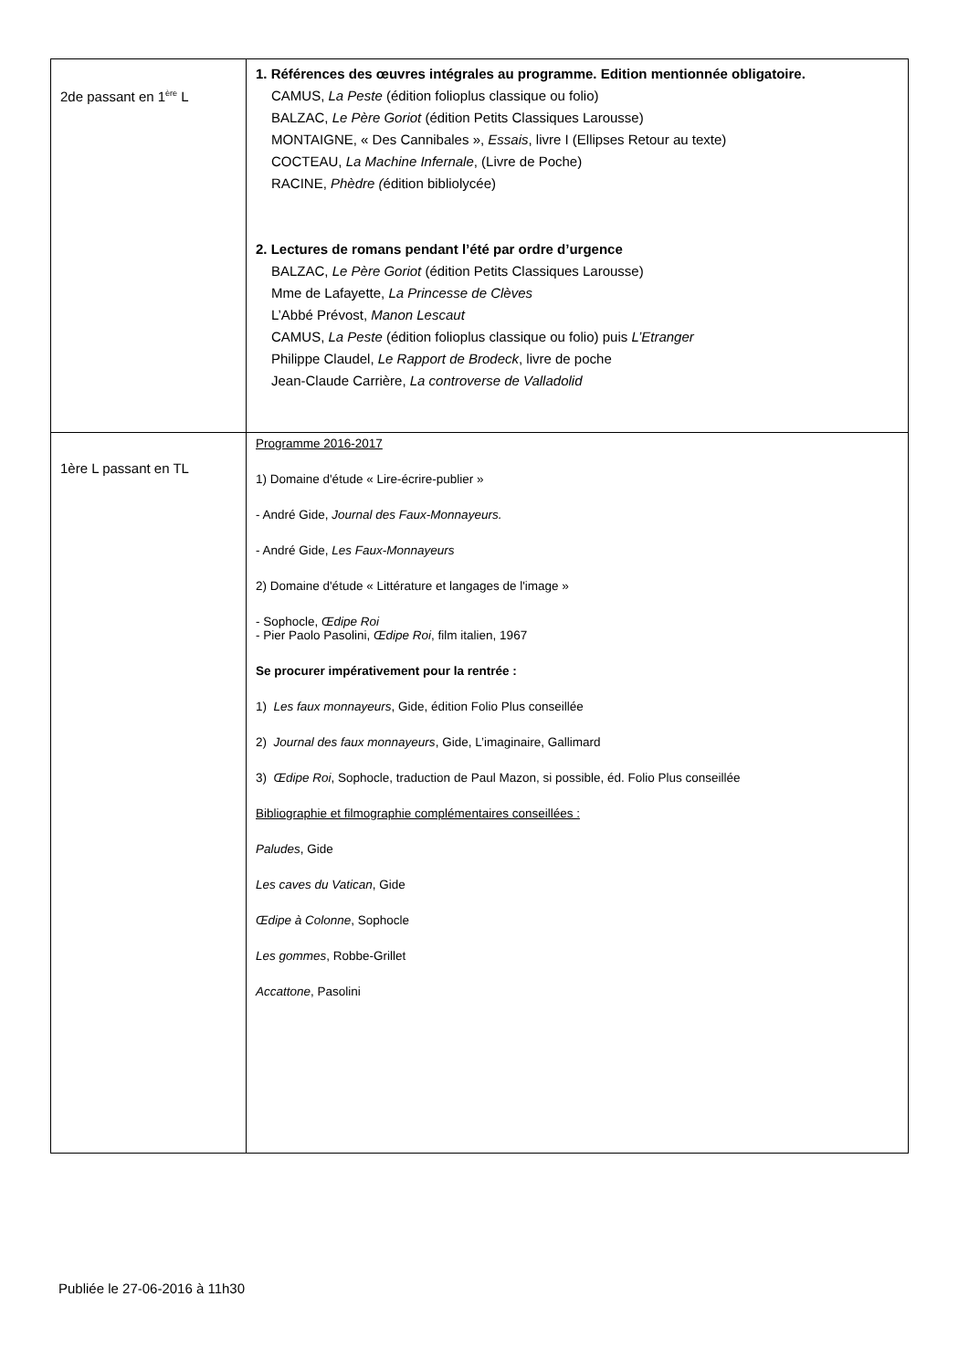| 2de passant en 1<sup>ère</sup> L | 1. Références des œuvres intégrales au programme. Edition mentionnée obligatoire. CAMUS, La Peste (édition folioplus classique ou folio) BALZAC, Le Père Goriot (édition Petits Classiques Larousse) MONTAIGNE, « Des Cannibales », Essais , livre I (Ellipses Retour au texte) COCTEAU, La Machine Infernale , (Livre de Poche) RACINE, Phèdre ( édition bibliolycée) 2. Lectures de romans pendant l’été par ordre d’urgence BALZAC, Le Père Goriot (édition Petits Classiques Larousse) Mme de Lafayette, La Princesse de Clèves L’Abbé Prévost, Manon Lescaut CAMUS, La Peste (édition folioplus classique ou folio) puis L’Etranger Philippe Claudel, Le Rapport de Brodeck , livre de poche Jean-Claude Carrière, La controverse de Valladolid |
| 1ère L passant en TL | Programme 2016-2017 1) Domaine d'étude « Lire-écrire-publier » - André Gide, Journal des Faux-Monnayeurs. - André Gide, Les Faux-Monnayeurs 2) Domaine d'étude « Littérature et langages de l'image » - Sophocle, Œdipe Roi - Pier Paolo Pasolini, Œdipe Roi , film italien, 1967 Se procurer impérativement pour la rentrée : 1) Les faux monnayeurs , Gide, édition Folio Plus conseillée 2) Journal des faux monnayeurs , Gide, L’imaginaire, Gallimard 3) Œdipe Roi , Sophocle, traduction de Paul Mazon, si possible, éd. Folio Plus conseillée Bibliographie et filmographie complémentaires conseillées : Paludes , Gide Les caves du Vatican , Gide Œdipe à Colonne , Sophocle Les gommes , Robbe-Grillet Accattone , Pasolini |
Publiée le 27-06-2016 à 11h30